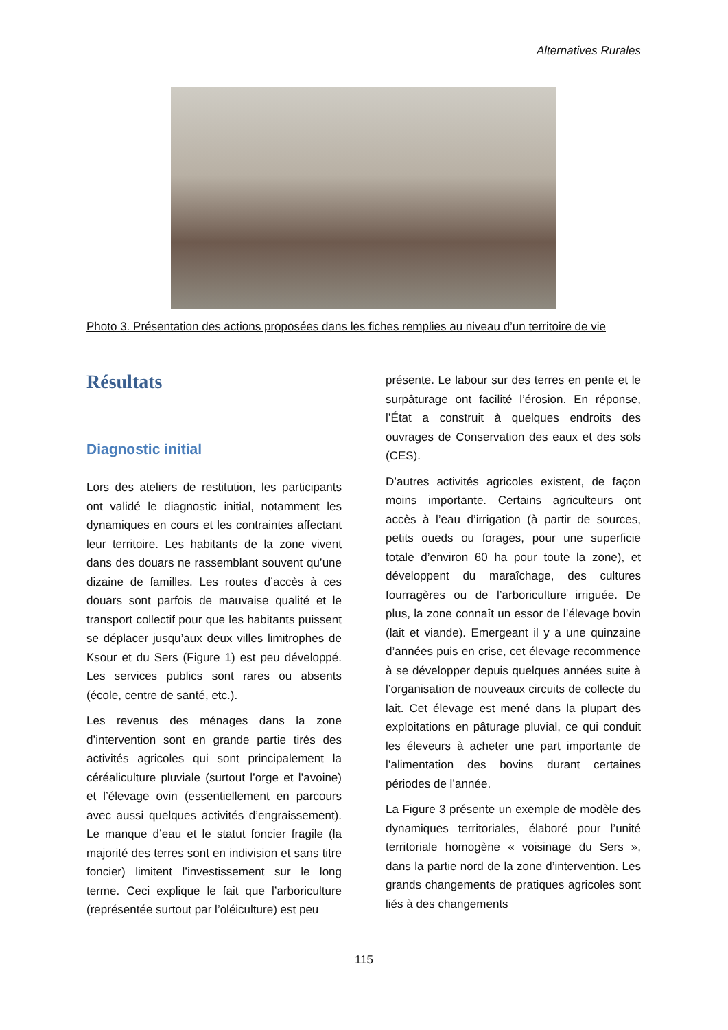Alternatives Rurales
Photo 3. Présentation des actions proposées dans les fiches remplies au niveau d’un territoire de vie
Résultats
Diagnostic initial
Lors des ateliers de restitution, les participants ont validé le diagnostic initial, notamment les dynamiques en cours et les contraintes affectant leur territoire. Les habitants de la zone vivent dans des douars ne rassemblant souvent qu’une dizaine de familles. Les routes d’accès à ces douars sont parfois de mauvaise qualité et le transport collectif pour que les habitants puissent se déplacer jusqu’aux deux villes limitrophes de Ksour et du Sers (Figure 1) est peu développé. Les services publics sont rares ou absents (école, centre de santé, etc.).
Les revenus des ménages dans la zone d’intervention sont en grande partie tirés des activités agricoles qui sont principalement la céréaliculture pluviale (surtout l’orge et l’avoine) et l’élevage ovin (essentiellement en parcours avec aussi quelques activités d’engraissement). Le manque d’eau et le statut foncier fragile (la majorité des terres sont en indivision et sans titre foncier) limitent l’investissement sur le long terme. Ceci explique le fait que l’arboriculture (représentée surtout par l’oléiculture) est peu
présente. Le labour sur des terres en pente et le surpâturage ont facilité l’érosion. En réponse, l’État a construit à quelques endroits des ouvrages de Conservation des eaux et des sols (CES).
D’autres activités agricoles existent, de façon moins importante. Certains agriculteurs ont accès à l’eau d’irrigation (à partir de sources, petits oueds ou forages, pour une superficie totale d’environ 60 ha pour toute la zone), et développent du maraîchage, des cultures fourragères ou de l’arboriculture irriguée. De plus, la zone connaît un essor de l’élevage bovin (lait et viande). Emergeant il y a une quinzaine d’années puis en crise, cet élevage recommence à se développer depuis quelques années suite à l’organisation de nouveaux circuits de collecte du lait. Cet élevage est mené dans la plupart des exploitations en pâturage pluvial, ce qui conduit les éleveurs à acheter une part importante de l’alimentation des bovins durant certaines périodes de l’année.
La Figure 3 présente un exemple de modèle des dynamiques territoriales, élaboré pour l’unité territoriale homogène « voisinage du Sers », dans la partie nord de la zone d’intervention. Les grands changements de pratiques agricoles sont liés à des changements
115